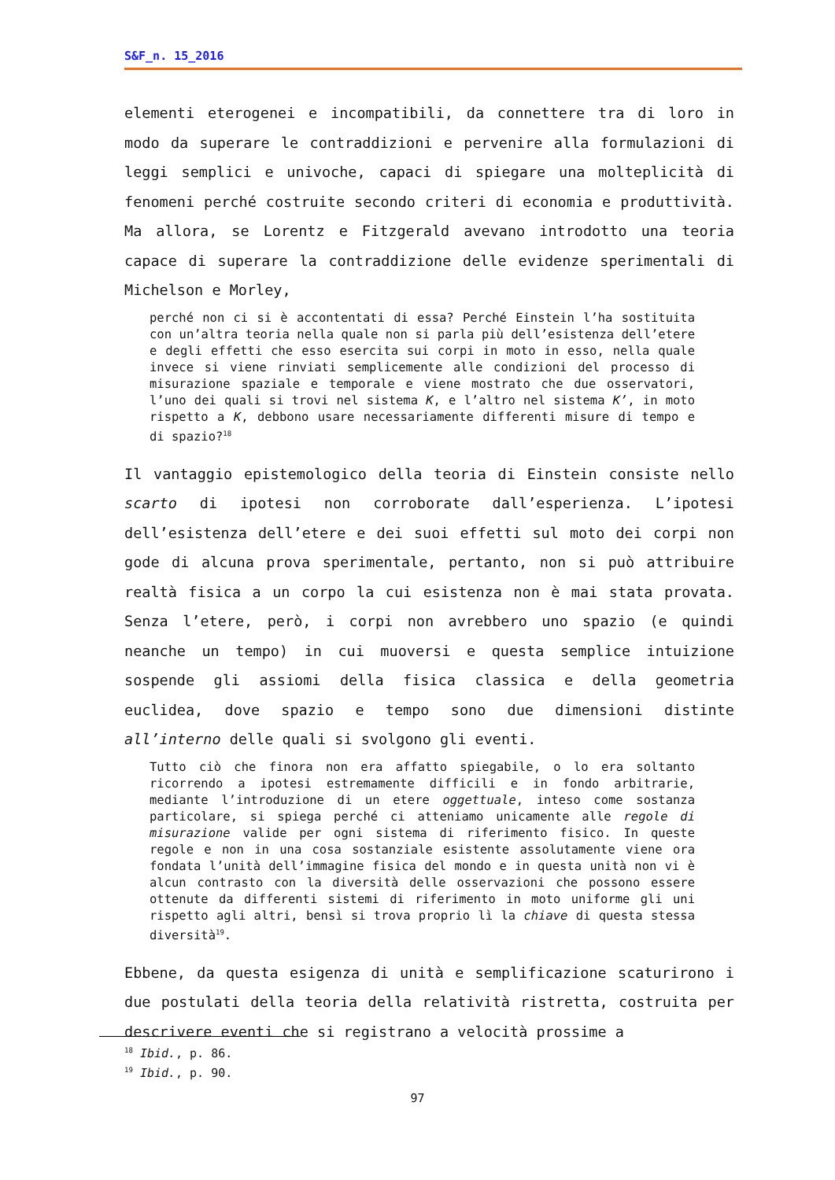S&F_n. 15_2016
elementi eterogenei e incompatibili, da connettere tra di loro in modo da superare le contraddizioni e pervenire alla formulazioni di leggi semplici e univoche, capaci di spiegare una molteplicità di fenomeni perché costruite secondo criteri di economia e produttività. Ma allora, se Lorentz e Fitzgerald avevano introdotto una teoria capace di superare la contraddizione delle evidenze sperimentali di Michelson e Morley,
perché non ci si è accontentati di essa? Perché Einstein l’ha sostituita con un’altra teoria nella quale non si parla più dell’esistenza dell’etere e degli effetti che esso esercita sui corpi in moto in esso, nella quale invece si viene rinviati semplicemente alle condizioni del processo di misurazione spaziale e temporale e viene mostrato che due osservatori, l’uno dei quali si trovi nel sistema K, e l’altro nel sistema K’, in moto rispetto a K, debbono usare necessariamente differenti misure di tempo e di spazio?<sup>18</sup>
Il vantaggio epistemologico della teoria di Einstein consiste nello scarto di ipotesi non corroborate dall’esperienza. L’ipotesi dell’esistenza dell’etere e dei suoi effetti sul moto dei corpi non gode di alcuna prova sperimentale, pertanto, non si può attribuire realtà fisica a un corpo la cui esistenza non è mai stata provata. Senza l’etere, però, i corpi non avrebbero uno spazio (e quindi neanche un tempo) in cui muoversi e questa semplice intuizione sospende gli assiomi della fisica classica e della geometria euclidea, dove spazio e tempo sono due dimensioni distinte all’interno delle quali si svolgono gli eventi.
Tutto ciò che finora non era affatto spiegabile, o lo era soltanto ricorrendo a ipotesi estremamente difficili e in fondo arbitrarie, mediante l’introduzione di un etere oggettuale, inteso come sostanza particolare, si spiega perché ci atteniamo unicamente alle regole di misurazione valide per ogni sistema di riferimento fisico. In queste regole e non in una cosa sostanziale esistente assolutamente viene ora fondata l’unità dell’immagine fisica del mondo e in questa unità non vi è alcun contrasto con la diversità delle osservazioni che possono essere ottenute da differenti sistemi di riferimento in moto uniforme gli uni rispetto agli altri, bensì si trova proprio lì la chiave di questa stessa diversità<sup>19</sup>.
Ebbene, da questa esigenza di unità e semplificazione scaturirono i due postulati della teoria della relatività ristretta, costruita per descrivere eventi che si registrano a velocità prossime a
<sup>18</sup> Ibid., p. 86.
<sup>19</sup> Ibid., p. 90.
97